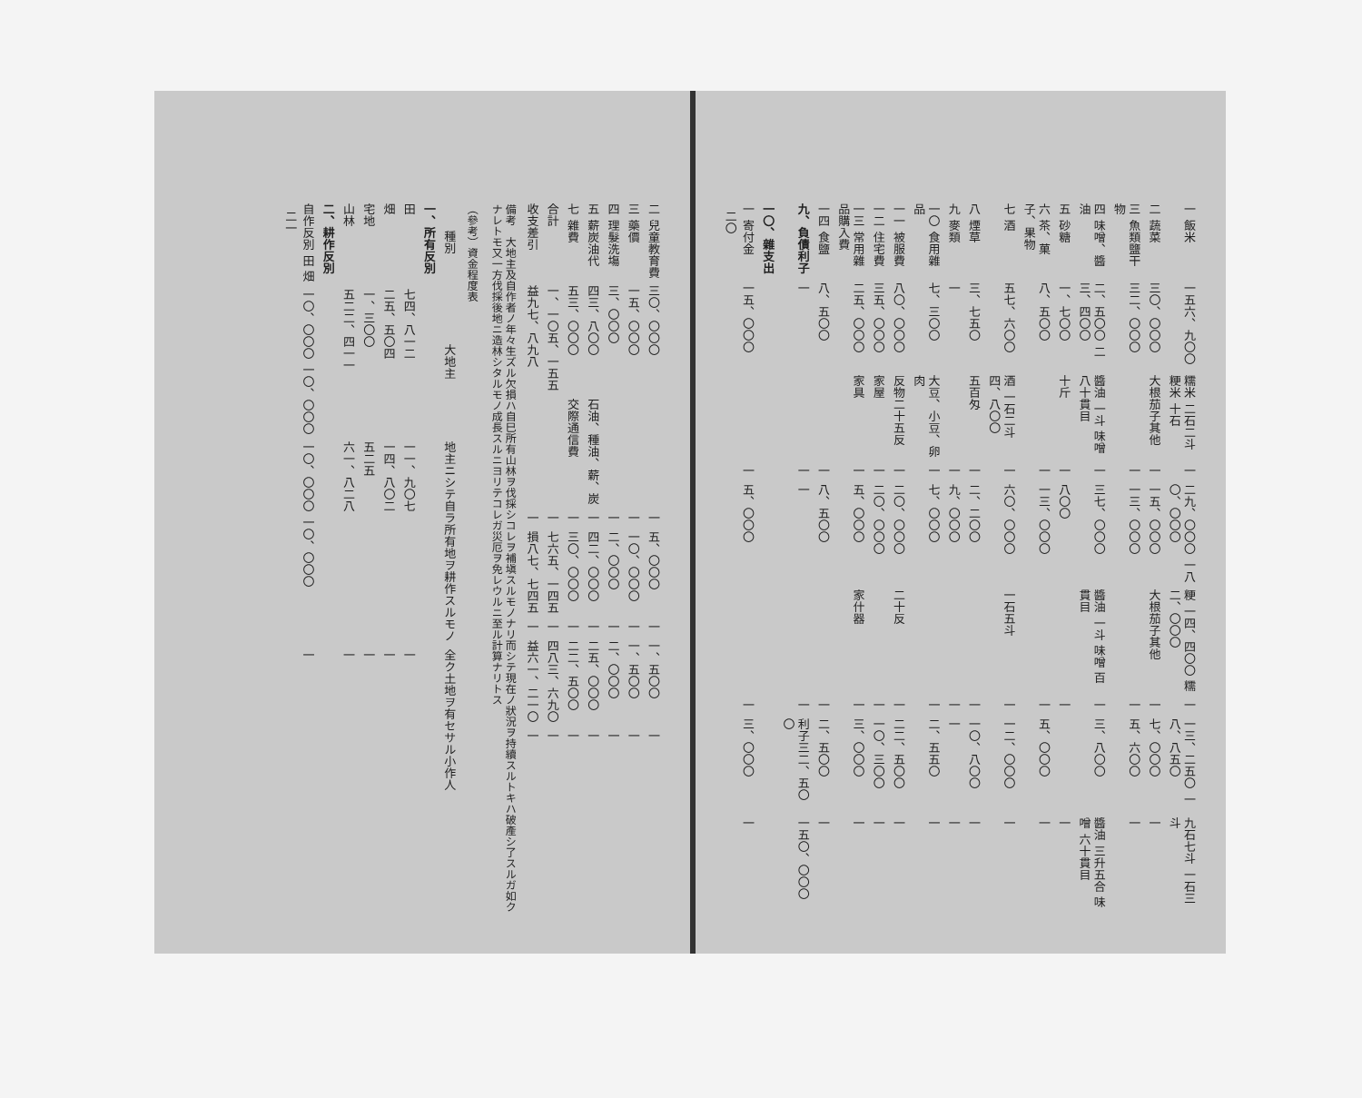| 一 飯米 | 一五六、九〇〇 | 糯米 二石二斗 粳米 十石 | 一 | 二九、〇〇〇 一八〇、〇〇〇 | 粳 一四、四〇〇 糯 二、〇〇〇 | 一 | 一三、二五〇 一八、八五〇 | 九石七斗 一石三斗 |
| 二 蔬菜 | 三〇、〇〇〇 | 大根茄子其他 | 一 | 一五、〇〇〇 | 大根茄子其他 | 一 | 七、〇〇〇 | 一 |
| 三 魚類鹽干物 | 三二、〇〇〇 | | 一 | 一三、〇〇〇 | | 一 | 五、六〇〇 | 一 |
| 四 味噌、醬油 | 二、五〇〇 二三、四〇〇 | 醬油 一斗 味噌 八十貫目 | 一 | 三七、〇〇〇 | 醬油 一斗 味噌 百貫目 | 一 | 三、八〇〇 | 醬油 三升五合 味噌 六十貫目 |
| 五 砂糖 | 一、七〇〇 | 十斤 | 一 | 八〇〇 | | 一 | | 一 |
| 六 茶、菓子、果物 | 八、五〇〇 | | 一 | 一三、〇〇〇 | | 一 | 五、〇〇〇 | 一 |
| 七 酒 | 五七、六〇〇 | 酒 一石二斗 四、八〇〇 | 一 | 六〇、〇〇〇 | 一石五斗 | 一 | 一二、〇〇〇 | 一 |
| 八 煙草 | 三、七五〇 | 五百匁 | 一 | 二、二〇〇 | | 一 | 一〇、八〇〇 | 一 |
| 九 麥類 | 一 | | 一 | 九、〇〇〇 | | 一 | 一 | 一 |
| 一〇 食用雜品 | 七、三〇〇 | 大豆、小豆、卵肉 | 一 | 七、〇〇〇 | | 一 | 二、五五〇 | 一 |
| 一一 被服費 | 八〇、〇〇〇 | 反物二十五反 | 一 | 二〇、〇〇〇 | 二十反 | 一 | 二二、五〇〇 | 一 |
| 一二 住宅費 | 三五、〇〇〇 | 家屋 | 一 | 二〇、〇〇〇 | | 一 | 一〇、三〇〇 | 一 |
| 一三 常用雜品購入費 | 二五、〇〇〇 | 家具 | 一 | 五、〇〇〇 | 家什器 | 一 | 三、〇〇〇 | 一 |
| 一四 食鹽 | 八、五〇〇 | | 一 | 八、五〇〇 | | 一 | 二、五〇〇 | 一 |
| 九、負債利子 | 一 | | 一 | 一 | | 一 | 利子三二、五〇〇 | 一五〇、〇〇〇 |
| 一〇、雜支出 | | | | | | | | |
| 一 寄付金 | 一五、〇〇〇 | | 一 | 五、〇〇〇 | | 一 | 三、〇〇〇 | 一 |
二〇
| 二 兒童教育費 | 三〇、〇〇〇 | | 一 | 五、〇〇〇 | 一 | 一、五〇〇 | 一 |
| 三 藥價 | 一五、〇〇〇 | | 一 | 一〇、〇〇〇 | 一 | 一、五〇〇 | 一 |
| 四 理髮洗塲 | 三、〇〇〇 | | 一 | 二、〇〇〇 | 一 | 二、〇〇〇 | 一 |
| 五 薪炭油代 | 四三、八〇〇 | 石油、種油、薪、炭 | 一 | 四二、〇〇〇 | 一 | 二五、〇〇〇 | 一 |
| 七 雜費 | 五三、〇〇〇 | 交際通信費 | 一 | 三〇、〇〇〇 | 一 | 二二、五〇〇 | 一 |
| 合計 | 一、一〇五、一五五 | | 一 | 七六五、一四五 | 一 | 四八三、六九〇 | 一 |
| 收支差引 | 益九七、八九八 | | 一 | 損八七、七四五 | 一 | 益六一、二一〇 | 一 |
備考　大地主及自作者ノ年々生ズル欠損ハ自巳所有山林ヲ伐採シコレヲ補塡スルモノナリ而シテ現在ノ狀況ヲ持續スルトキハ破產シ了スルガ如クナレトモ又一方伐採後地ニ造林シタルモノ成長スルニヨリテコレガ災厄ヲ免レウルニ至ル計算ナリトス
（參考）資金程度表
| 種別 | 大地主 | 地主ニシテ自ラ所有地ヲ耕作スルモノ | 全ク土地ヲ有セサル小作人 |
| --- | --- | --- | --- |
| 一、所有反別 | | | |
| 田 | 七四、八一二 | 一一、九〇七 | 一 |
| 畑 | 二五、五〇四 | 一四、八〇二 | 一 |
| 宅地 | 一、三〇〇 | 五二五 | 一 |
| 山林 | 五二二、四一一 | 六一、八二八 | 一 |
| 二、耕作反別 | | | |
| 自作反別 田 畑 | 一〇、〇〇〇 一〇、〇〇〇 | 一〇、〇〇〇 一〇、〇〇〇 | 一 |
二一